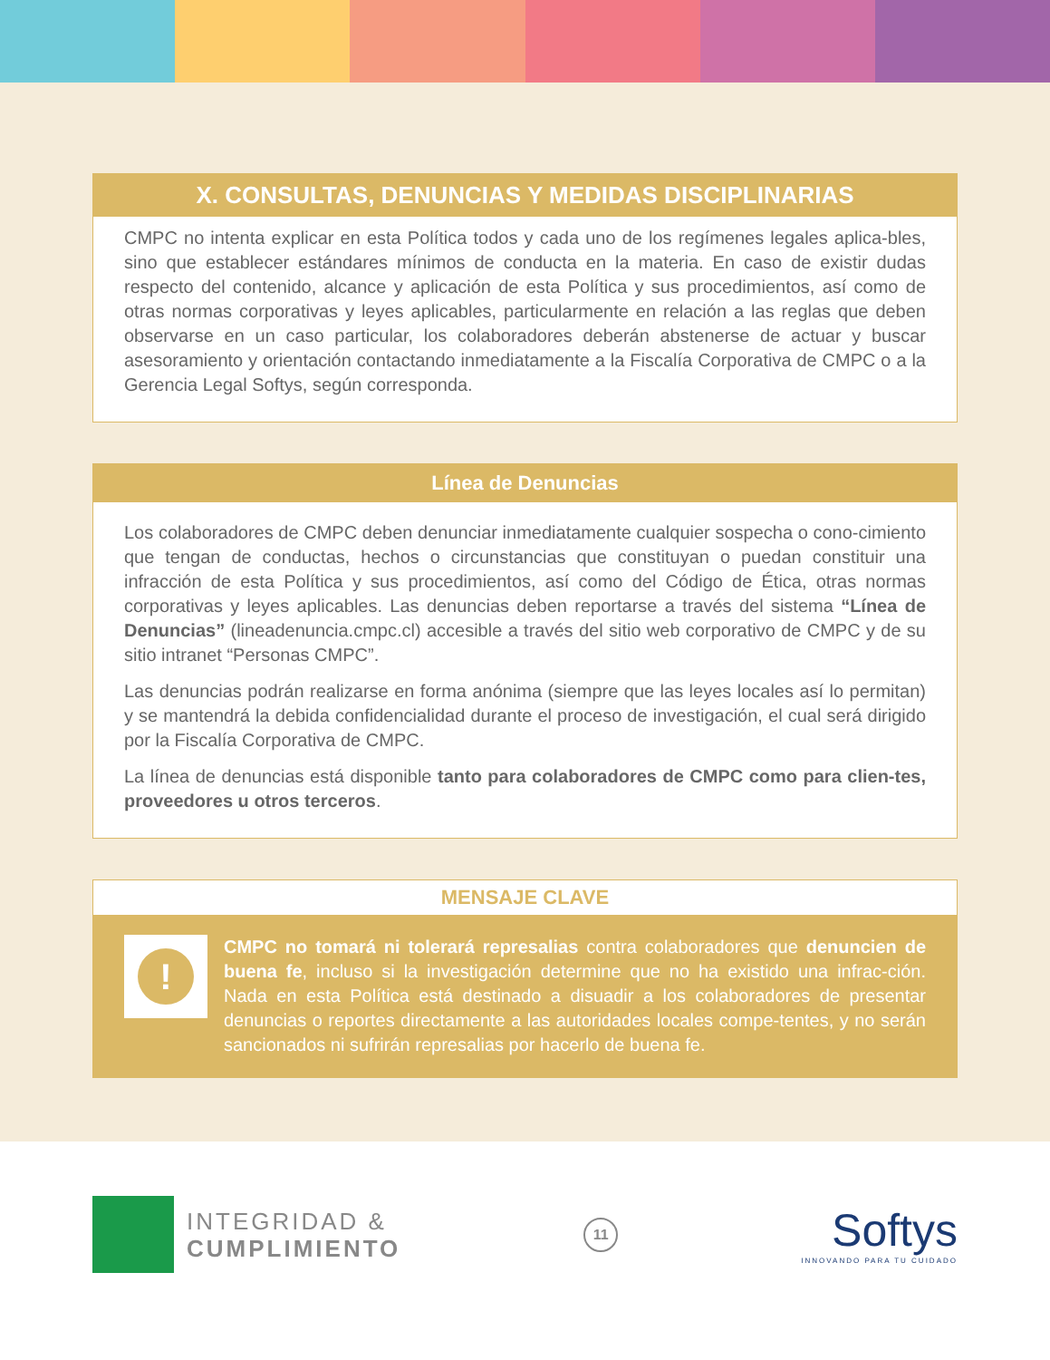X. CONSULTAS, DENUNCIAS Y MEDIDAS DISCIPLINARIAS
CMPC no intenta explicar en esta Política todos y cada uno de los regímenes legales aplica-bles, sino que establecer estándares mínimos de conducta en la materia. En caso de existir dudas respecto del contenido, alcance y aplicación de esta Política y sus procedimientos, así como de otras normas corporativas y leyes aplicables, particularmente en relación a las reglas que deben observarse en un caso particular, los colaboradores deberán abstenerse de actuar y buscar asesoramiento y orientación contactando inmediatamente a la Fiscalía Corporativa de CMPC o a la Gerencia Legal Softys, según corresponda.
Línea de Denuncias
Los colaboradores de CMPC deben denunciar inmediatamente cualquier sospecha o cono-cimiento que tengan de conductas, hechos o circunstancias que constituyan o puedan constituir una infracción de esta Política y sus procedimientos, así como del Código de Ética, otras normas corporativas y leyes aplicables. Las denuncias deben reportarse a través del sistema “Línea de Denuncias” (lineadenuncia.cmpc.cl) accesible a través del sitio web corporativo de CMPC y de su sitio intranet “Personas CMPC”.
Las denuncias podrán realizarse en forma anónima (siempre que las leyes locales así lo permitan) y se mantendrá la debida confidencialidad durante el proceso de investigación, el cual será dirigido por la Fiscalía Corporativa de CMPC.
La línea de denuncias está disponible tanto para colaboradores de CMPC como para clien-tes, proveedores u otros terceros.
MENSAJE CLAVE
!
CMPC no tomará ni tolerará represalias contra colaboradores que denuncien de buena fe, incluso si la investigación determine que no ha existido una infrac-ción. Nada en esta Política está destinado a disuadir a los colaboradores de presentar denuncias o reportes directamente a las autoridades locales compe-tentes, y no serán sancionados ni sufrirán represalias por hacerlo de buena fe.
INTEGRIDAD &
CUMPLIMIENTO
11
Softys
INNOVANDO PARA TU CUIDADO